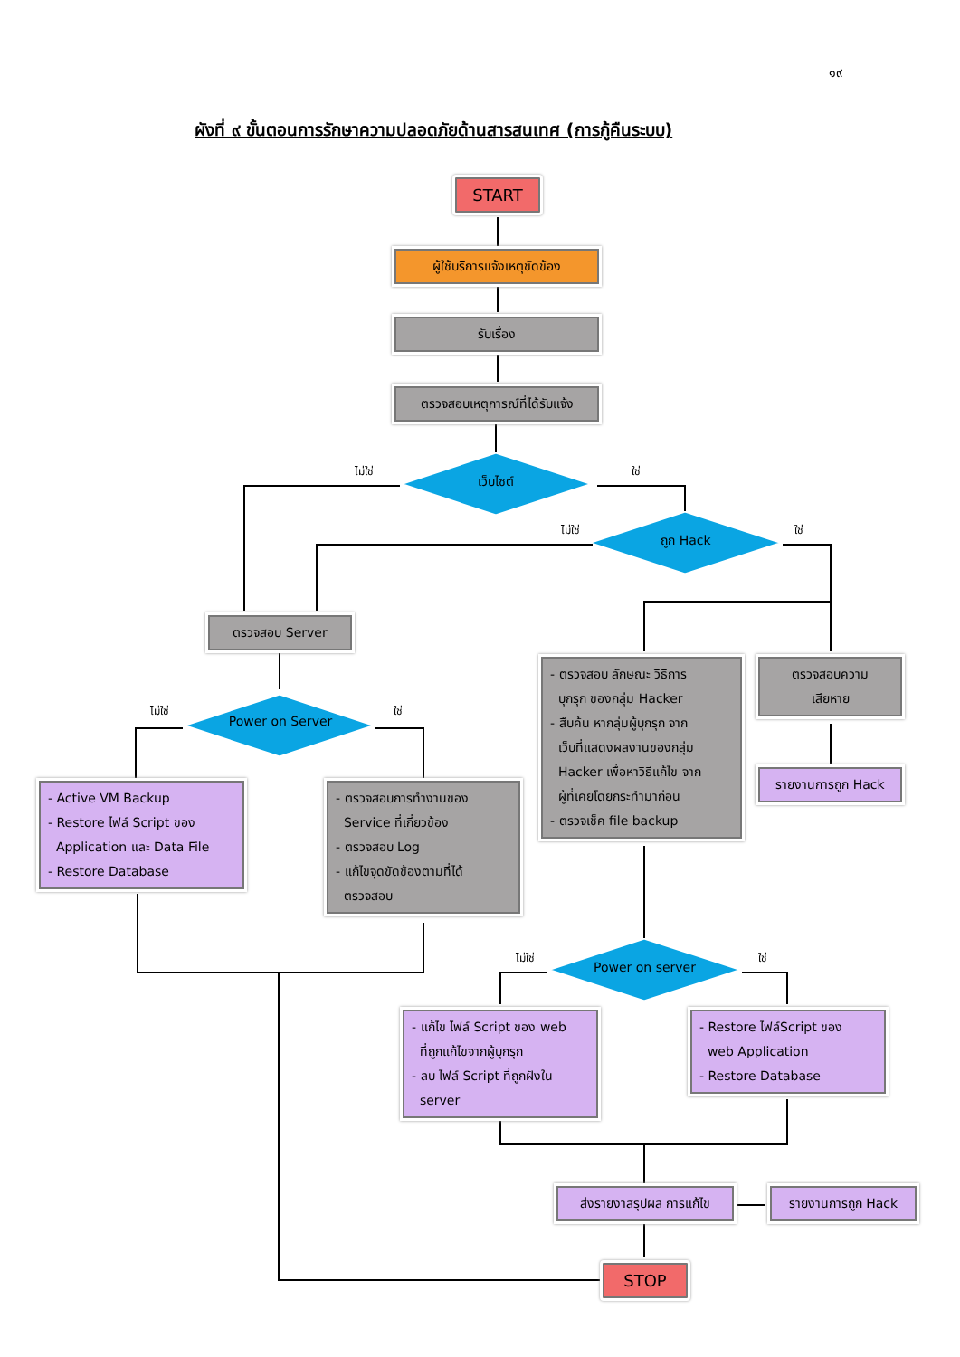๑๙
ผังที่ ๙ ขั้นตอนการรักษาความปลอดภัยด้านสารสนเทศ (การกู้คืนระบบ)
START
ผู้ใช้บริการแจ้งเหตุขัดข้อง
รับเรื่อง
ตรวจสอบเหตุการณ์ที่ได้รับแจ้ง
เว็บไซต์
ไม่ใช่ ใช่
ถูก Hack
ไม่ใช่ ใช่
ตรวจสอบ Server
Power on Server
ไม่ใช่ ใช่
- ตรวจสอบ ลักษณะ วิธีการ
บุกรุก ของกลุ่ม Hacker
- สืบค้น หากลุ่มผู้บุกรุก จาก
เว็บที่แสดงผลงานของกลุ่ม
Hacker เพื่อหาวิธีแก้ไข จาก
ผู้ที่เคยโดยกระทำมาก่อน
- ตรวจเช็ค file backup
ตรวจสอบความ
เสียหาย
รายงานการถูก Hack
- Active VM Backup
- Restore ไฟล์ Script ของ
Application และ Data File
- Restore Database
- ตรวจสอบการทำงานของ
Service ที่เกี่ยวข้อง
- ตรวจสอบ Log
- แก้ไขจุดขัดข้องตามที่ได้
ตรวจสอบ
Power on server
ไม่ใช่ ใช่
- แก้ไข ไฟล์ Script ของ web
ที่ถูกแก้ไขจากผู้บุกรุก
- ลบ ไฟล์ Script ที่ถูกฝังใน
server
- Restore ไฟล์Script ของ
web Application
- Restore Database
ส่งรายงาสรุปผล การแก้ไข รายงานการถูก Hack
STOP